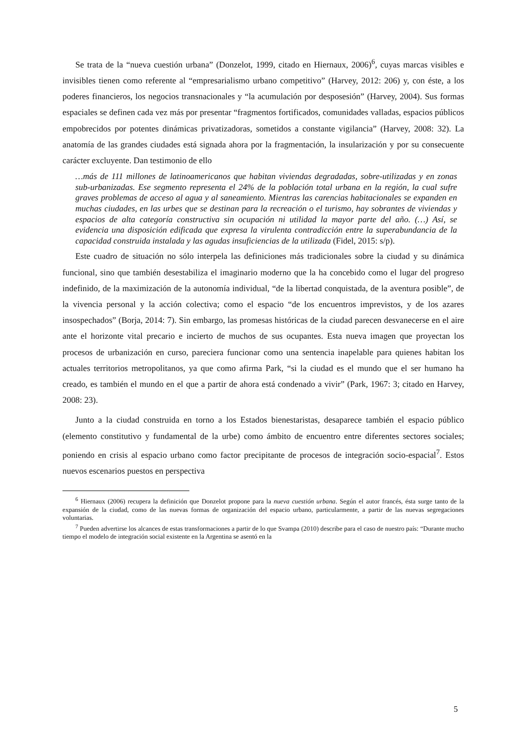Se trata de la “nueva cuestión urbana” (Donzelot, 1999, citado en Hiernaux, 2006)<sup>6</sup>, cuyas marcas visibles e invisibles tienen como referente al “empresarialismo urbano competitivo” (Harvey, 2012: 206) y, con éste, a los poderes financieros, los negocios transnacionales y “la acumulación por desposesión” (Harvey, 2004). Sus formas espaciales se definen cada vez más por presentar “fragmentos fortificados, comunidades valladas, espacios públicos empobrecidos por potentes dinámicas privatizadoras, sometidos a constante vigilancia” (Harvey, 2008: 32). La anatomía de las grandes ciudades está signada ahora por la fragmentación, la insularización y por su consecuente carácter excluyente. Dan testimonio de ello
…más de 111 millones de latinoamericanos que habitan viviendas degradadas, sobre-utilizadas y en zonas sub-urbanizadas. Ese segmento representa el 24% de la población total urbana en la región, la cual sufre graves problemas de acceso al agua y al saneamiento. Mientras las carencias habitacionales se expanden en muchas ciudades, en las urbes que se destinan para la recreación o el turismo, hay sobrantes de viviendas y espacios de alta categoría constructiva sin ocupación ni utilidad la mayor parte del año. (…) Así, se evidencia una disposición edificada que expresa la virulenta contradicción entre la superabundancia de la capacidad construida instalada y las agudas insuficiencias de la utilizada (Fidel, 2015: s/p).
Este cuadro de situación no sólo interpela las definiciones más tradicionales sobre la ciudad y su dinámica funcional, sino que también desestabiliza el imaginario moderno que la ha concebido como el lugar del progreso indefinido, de la maximización de la autonomía individual, “de la libertad conquistada, de la aventura posible”, de la vivencia personal y la acción colectiva; como el espacio “de los encuentros imprevistos, y de los azares insospechados” (Borja, 2014: 7). Sin embargo, las promesas históricas de la ciudad parecen desvanecerse en el aire ante el horizonte vital precario e incierto de muchos de sus ocupantes. Esta nueva imagen que proyectan los procesos de urbanización en curso, pareciera funcionar como una sentencia inapelable para quienes habitan los actuales territorios metropolitanos, ya que como afirma Park, “si la ciudad es el mundo que el ser humano ha creado, es también el mundo en el que a partir de ahora está condenado a vivir” (Park, 1967: 3; citado en Harvey, 2008: 23).
Junto a la ciudad construida en torno a los Estados bienestaristas, desaparece también el espacio público (elemento constitutivo y fundamental de la urbe) como ámbito de encuentro entre diferentes sectores sociales; poniendo en crisis al espacio urbano como factor precipitante de procesos de integración socio-espacial<sup>7</sup>. Estos nuevos escenarios puestos en perspectiva
<sup>6</sup> Hiernaux (2006) recupera la definición que Donzelot propone para la nueva cuestión urbana. Según el autor francés, ésta surge tanto de la expansión de la ciudad, como de las nuevas formas de organización del espacio urbano, particularmente, a partir de las nuevas segregaciones voluntarias.
<sup>7</sup> Pueden advertirse los alcances de estas transformaciones a partir de lo que Svampa (2010) describe para el caso de nuestro país: “Durante mucho tiempo el modelo de integración social existente en la Argentina se asentó en la
5